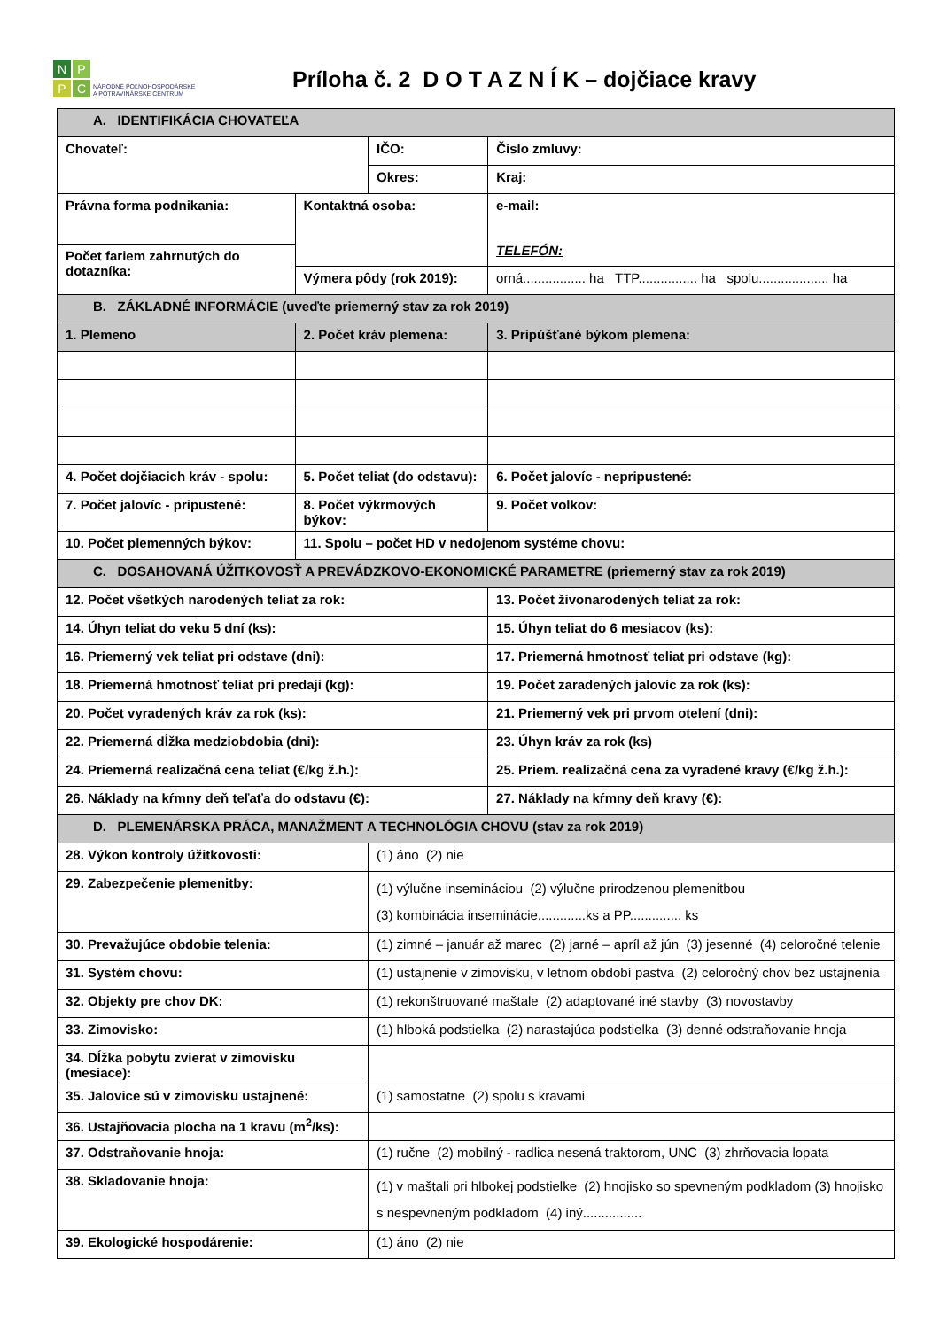NPPC
NÁRODNÉ POĽNOHOSPODÁRSKE
A POTRAVINÁRSKE CENTRUM
Príloha č. 2 D O T A Z N Í K – dojčiace kravy
| A. IDENTIFIKÁCIA CHOVATEĽA | | | | |
| Chovateľ: | | IČO: | | Číslo zmluvy: |
| | | Okres: | | Kraj: |
| Právna forma podnikania: | Kontaktná osoba: | | e-mail: TELEFÓN: | |
| Počet fariem zahrnutých do dotazníka: | | | | |
| | Výmera pôdy (rok 2019): | | orná................. ha TTP................ ha spolu................... ha | |
| B. ZÁKLADNÉ INFORMÁCIE (uveďte priemerný stav za rok 2019) | | | | |
| 1. Plemeno | 2. Počet kráv plemena: | | | 3. Pripúšťané býkom plemena: |
| 4. Počet dojčiacich kráv - spolu: | 5. Počet teliat (do odstavu): | | | 6. Počet jalovíc - nepripustené: |
| 7. Počet jalovíc - pripustené: | 8. Počet výkrmových býkov: | | | 9. Počet volkov: |
| 10. Počet plemenných býkov: | 11. Spolu – počet HD v nedojenom systéme chovu: | | | |
| C. DOSAHOVANÁ ÚŽITKOVOSŤ A PREVÁDZKOVO-EKONOMICKÉ PARAMETRE (priemerný stav za rok 2019) | | | | |
| 12. Počet všetkých narodených teliat za rok: | | | 13. Počet živonarodených teliat za rok: | |
| 14. Úhyn teliat do veku 5 dní (ks): | | | 15. Úhyn teliat do 6 mesiacov (ks): | |
| 16. Priemerný vek teliat pri odstave (dni): | | | 17. Priemerná hmotnosť teliat pri odstave (kg): | |
| 18. Priemerná hmotnosť teliat pri predaji (kg): | | | 19. Počet zaradených jalovíc za rok (ks): | |
| 20. Počet vyradených kráv za rok (ks): | | | 21. Priemerný vek pri prvom otelení (dni): | |
| 22. Priemerná dĺžka medziobdobia (dni): | | | 23. Úhyn kráv za rok (ks) | |
| 24. Priemerná realizačná cena teliat (€/kg ž.h.): | | | 25. Priem. realizačná cena za vyradené kravy (€/kg ž.h.): | |
| 26. Náklady na kŕmny deň teľaťa do odstavu (€): | | | 27. Náklady na kŕmny deň kravy (€): | |
| D. PLEMENÁRSKA PRÁCA, MANAŽMENT A TECHNOLÓGIA CHOVU (stav za rok 2019) | | | | |
| 28. Výkon kontroly úžitkovosti: | | (1) áno (2) nie | | |
| 29. Zabezpečenie plemenitby: | | (1) výlučne insemináciou (2) výlučne prirodzenou plemenitbou (3) kombinácia inseminácie.............ks a PP.............. ks | | |
| 30. Prevažujúce obdobie telenia: | | (1) zimné – január až marec (2) jarné – apríl až jún (3) jesenné (4) celoročné telenie | | |
| 31. Systém chovu: | | (1) ustajnenie v zimovisku, v letnom období pastva (2) celoročný chov bez ustajnenia | | |
| 32. Objekty pre chov DK: | | (1) rekonštruované maštale (2) adaptované iné stavby (3) novostavby | | |
| 33. Zimovisko: | | (1) hlboká podstielka (2) narastajúca podstielka (3) denné odstraňovanie hnoja | | |
| 34. Dĺžka pobytu zvierat v zimovisku (mesiace): | | | | |
| 35. Jalovice sú v zimovisku ustajnené: | | (1) samostatne (2) spolu s kravami | | |
| 36. Ustajňovacia plocha na 1 kravu (m<sup>2</sup>/ks): | | | | |
| 37. Odstraňovanie hnoja: | | (1) ručne (2) mobilný - radlica nesená traktorom, UNC (3) zhrňovacia lopata | | |
| 38. Skladovanie hnoja: | | (1) v maštali pri hlbokej podstielke (2) hnojisko so spevneným podkladom (3) hnojisko s nespevneným podkladom (4) iný................ | | |
| 39. Ekologické hospodárenie: | | (1) áno (2) nie | | |